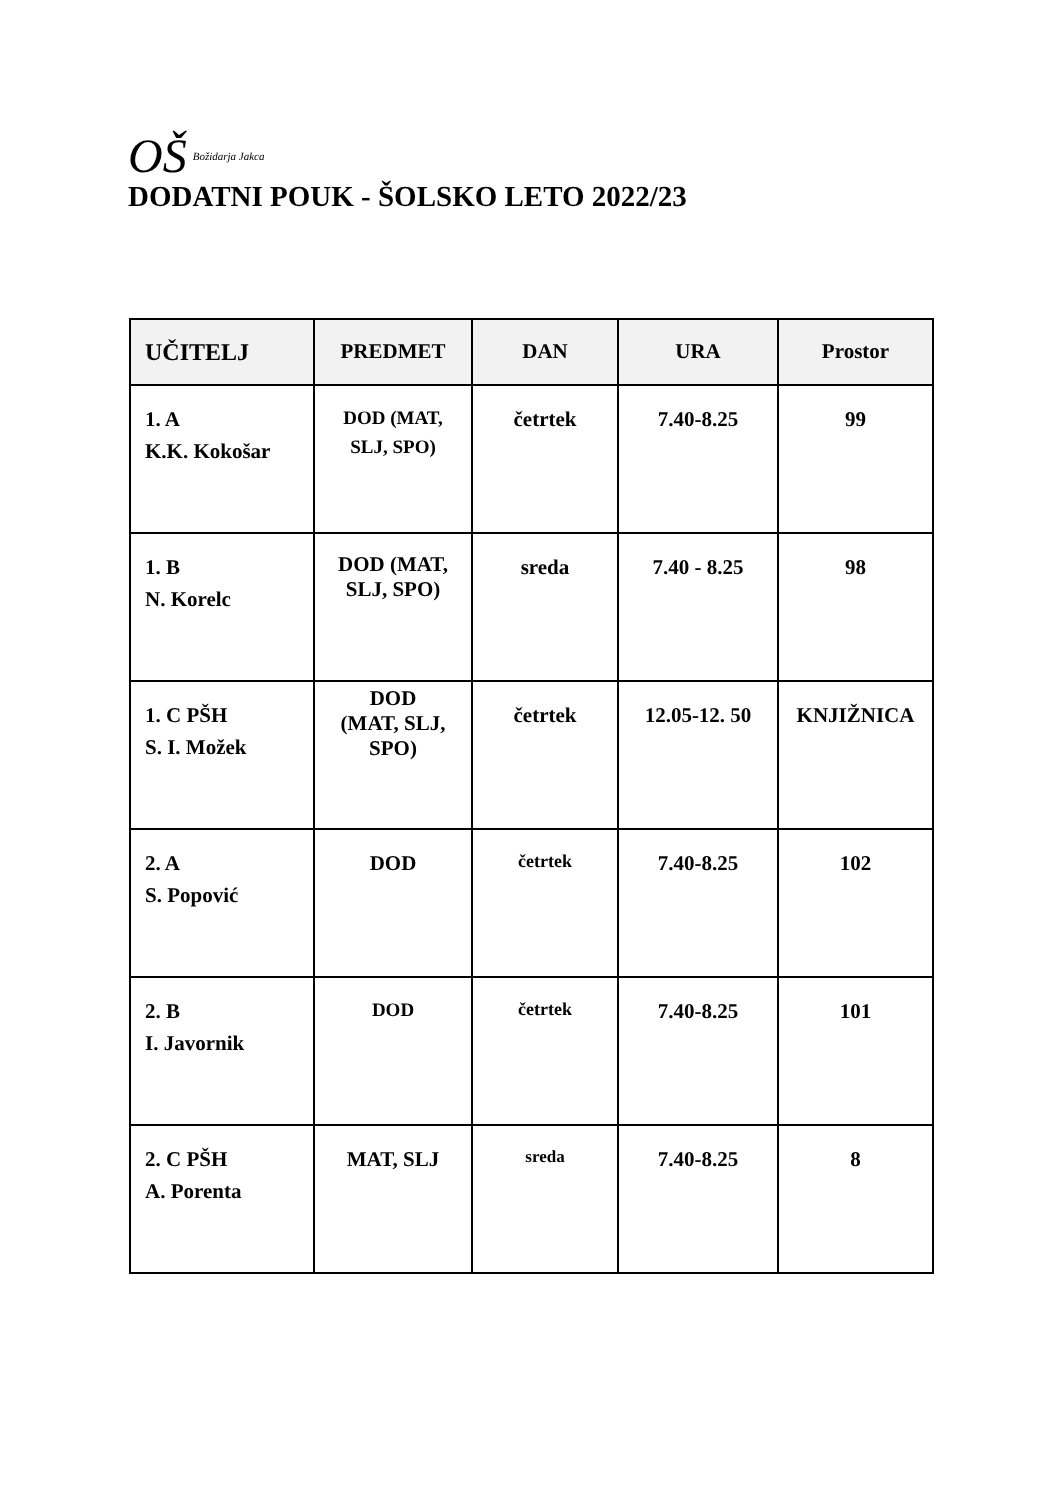OŠ Božidarja Jakca
DODATNI POUK - ŠOLSKO LETO 2022/23
| UČITELJ | PREDMET | DAN | URA | Prostor |
| --- | --- | --- | --- | --- |
| 1. A K.K. Kokošar | DOD (MAT, SLJ, SPO) | četrtek | 7.40-8.25 | 99 |
| 1. B N. Korelc | DOD (MAT, SLJ, SPO) | sreda | 7.40 - 8.25 | 98 |
| 1. C PŠH S. I. Možek | DOD (MAT, SLJ, SPO) | četrtek | 12.05-12. 50 | KNJIŽNICA |
| 2. A S. Popović | DOD | četrtek | 7.40-8.25 | 102 |
| 2. B I. Javornik | DOD | četrtek | 7.40-8.25 | 101 |
| 2. C PŠH A. Porenta | MAT, SLJ | sreda | 7.40-8.25 | 8 |